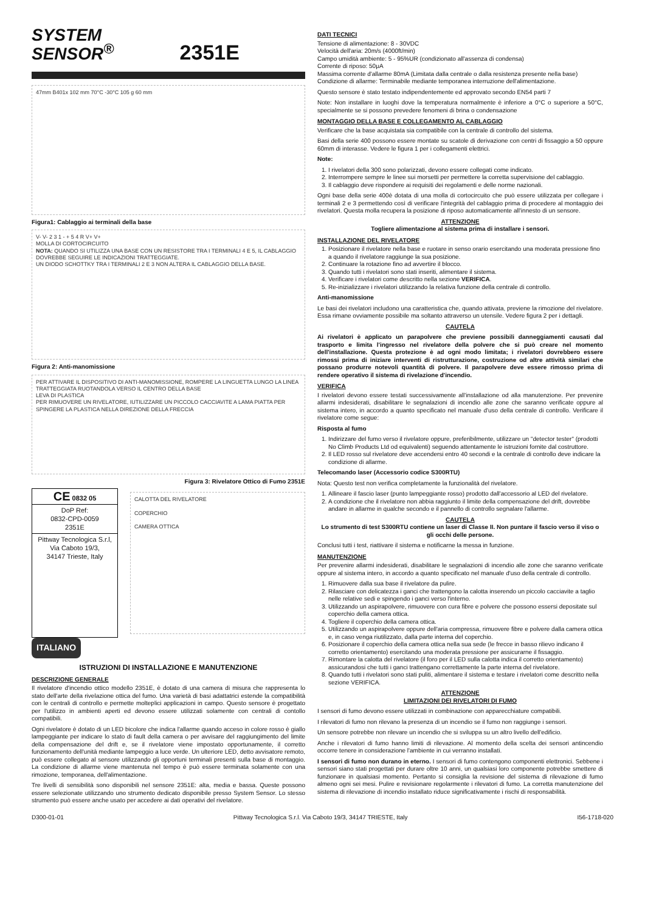SYSTEM
SENSOR<sup>®</sup>
2351E
47mm B401x 102 mm 70°C -30°C 105 g 60 mm
Figura1: Cablaggio ai terminali della base
V- V- 2 3 1 - + 5 4 R V+ V+
MOLLA DI CORTOCIRCUITO
NOTA: QUANDO SI UTILIZZA UNA BASE CON UN RESISTORE TRA I TERMINALI 4 E 5, IL CABLAGGIO DOVREBBE SEGUIRE LE INDICAZIONI TRATTEGGIATE.
UN DIODO SCHOTTKY TRA I TERMINALI 2 E 3 NON ALTERA IL CABLAGGIO DELLA BASE.
Figura 2: Anti-manomissione
PER ATTIVARE IL DISPOSITIVO DI ANTI-MANOMISSIONE, ROMPERE LA LINGUETTA LUNGO LA LINEA TRATTEGGIATA RUOTANDOLA VERSO IL CENTRO DELLA BASE
LEVA DI PLASTICA
PER RIMUOVERE UN RIVELATORE, IUTILIZZARE UN PICCOLO CACCIAVITE A LAMA PIATTA PER SPINGERE LA PLASTICA NELLA DIREZIONE DELLA FRECCIA
Figura 3: Rivelatore Ottico di Fumo 2351E
CE 0832 05
DoP Ref:
0832-CPD-0059
2351E
Pittway Tecnologica S.r.l,
Via Caboto 19/3,
34147 Trieste, Italy
CALOTTA DEL RIVELATORE
COPERCHIO
CAMERA OTTICA
ITALIANO
ISTRUZIONI DI INSTALLAZIONE E MANUTENZIONE
DESCRIZIONE GENERALE
Il rivelatore d'incendio ottico modello 2351E, è dotato di una camera di misura che rappresenta lo stato dell'arte della rivelazione ottica del fumo. Una varietà di basi adattatrici estende la compatibilità con le centrali di controllo e permette molteplici applicazioni in campo. Questo sensore è progettato per l'utilizzo in ambienti aperti ed devono essere utilizzati solamente con centrali di contollo compatibili.
Ogni rivelatore è dotato di un LED bicolore che indica l'allarme quando acceso in colore rosso è giallo lampeggiante per indicare lo stato di fault della camera o per avvisare del raggiungimento del limite della compensazione del drift e, se il rivelatore viene impostato opportunamente, il corretto funzionamento dell'unità mediante lampeggio a luce verde. Un ulteriore LED, detto avvisatore remoto, può essere collegato al sensore utilizzando gli opportuni terminali presenti sulla base di montaggio. La condizione di allarme viene mantenuta nel tempo è può essere terminata solamente con una rimozione, temporanea, dell'alimentazione.
Tre livelli di sensibilità sono disponibili nel sensore 2351E: alta, media e bassa. Queste possono essere selezionate utilizzando uno strumento dedicato disponibile presso System Sensor. Lo stesso strumento può essere anche usato per accedere ai dati operativi del rivelatore.
DATI TECNICI
Tensione di alimentazione: 8 - 30VDC
Velocità dell'aria: 20m/s (4000ft/min)
Campo umidità ambiente: 5 - 95%UR (condizionato all'assenza di condensa)
Corrente di riposo: 50μA
Massima corrente d'allarme 80mA (Limitata dalla centrale o dalla resistenza presente nella base)
Condizione di allarme: Terminabile mediante temporanea interruzione dell'alimentazione.
Questo sensore è stato testato indipendentemente ed approvato secondo EN54 parti 7
Note: Non installare in luoghi dove la temperatura normalmente è inferiore a 0°C o superiore a 50°C, specialmente se si possono prevedere fenomeni di brina o condensazione
MONTAGGIO DELLA BASE E COLLEGAMENTO AL CABLAGGIO
Verificare che la base acquistata sia compatibile con la centrale di controllo del sistema.
Basi della serie 400 possono essere montate su scatole di derivazione con centri di fissaggio a 50 oppure 60mm di interasse. Vedere le figura 1 per i collegamenti elettrici.
Note:
1. I rivelatori della 300 sono polarizzati, devono essere collegati come indicato.
2. Interrompere sempre le linee sui morsetti per permettere la corretta supervisione del cablaggio.
3. Il cablaggio deve rispondere ai requisiti dei regolamenti e delle norme nazionali.
Ogni base della serie 400è dotata di una molla di cortocircuito che può essere utilizzata per collegare i terminali 2 e 3 permettendo così di verificare l'integrità del cablaggio prima di procedere al montaggio dei rivelatori. Questa molla recupera la posizione di riposo automaticamente all'innesto di un sensore.
ATTENZIONE
Togliere alimentazione al sistema prima di installare i sensori.
INSTALLAZIONE DEL RIVELATORE
1. Posizionare il rivelatore nella base e ruotare in senso orario esercitando una moderata pressione fino a quando il rivelatore raggiunge la sua posizione.
2. Continuare la rotazione fino ad avvertire il blocco.
3. Quando tutti i rivelatori sono stati inseriti, alimentare il sistema.
4. Verificare i rivelatori come descritto nella sezione VERIFICA.
5. Re-inizializzare i rivelatori utilizzando la relativa funzione della centrale di controllo.
Anti-manomissione
Le basi dei rivelatori includono una caratteristica che, quando attivata, previene la rimozione del rivelatore. Essa rimane ovviamente possibile ma soltanto attraverso un utensile. Vedere figura 2 per i dettagli.
CAUTELA
Ai rivelatori è applicato un parapolvere che previene possibili danneggiamenti causati dal trasporto e limita l'ingresso nel rivelatore della polvere che si può creare nel momento dell'installazione. Questa protezione è ad ogni modo limitata; i rivelatori dovrebbero essere rimossi prima di iniziare interventi di ristrutturazione, costruzione od altre attività similari che possano produrre notevoli quantità di polvere. Il parapolvere deve essere rimosso prima di rendere operativo il sistema di rivelazione d'incendio.
VERIFICA
I rivelatori devono essere testati successivamente all'installazione od alla manutenzione. Per prevenire allarmi indesiderati, disabilitare le segnalazioni di incendio alle zone che saranno verificate oppure al sistema intero, in accordo a quanto specificato nel manuale d'uso della centrale di controllo. Verificare il rivelatore come segue:
Risposta al fumo
1. Indirizzare del fumo verso il rivelatore oppure, preferibilmente, utilizzare un "detector tester" (prodotti No Climb Products Ltd od equivalenti) seguendo attentamente le istruzioni fornite dal costruttore.
2. Il LED rosso sul rivelatore deve accendersi entro 40 secondi e la centrale di controllo deve indicare la condizione di allarme.
Telecomando laser (Accessorio codice S300RTU)
Nota: Questo test non verifica completamente la funzionalità del rivelatore.
1. Allineare il fascio laser (punto lampeggiante rosso) prodotto dall'accessorio al LED del rivelatore.
2. A condizione che il rivelatore non abbia raggiunto il limite della compensazione del drift, dovrebbe andare in allarme in qualche secondo e il pannello di controllo segnalare l'allarme.
CAUTELA
Lo strumento di test S300RTU contiene un laser di Classe II. Non puntare il fascio verso il viso o gli occhi delle persone.
Conclusi tutti i test, riattivare il sistema e notificarne la messa in funzione.
MANUTENZIONE
Per prevenire allarmi indesiderati, disabilitare le segnalazioni di incendio alle zone che saranno verificate oppure al sistema intero, in accordo a quanto specificato nel manuale d'uso della centrale di controllo.
1. Rimuovere dalla sua base il rivelatore da pulire.
2. Rilasciare con delicatezza i ganci che trattengono la calotta inserendo un piccolo cacciavite a taglio nelle relative sedi e spingendo i ganci verso l'interno.
3. Utilizzando un aspirapolvere, rimuovere con cura fibre e polvere che possono essersi depositate sul coperchio della camera ottica.
4. Togliere il coperchio della camera ottica.
5. Utilizzando un aspirapolvere oppure dell'aria compressa, rimuovere fibre e polvere dalla camera ottica e, in caso venga riutilizzato, dalla parte interna del coperchio.
6. Posizionare il coperchio della camera ottica nella sua sede (le frecce in basso rilievo indicano il corretto orientamento) esercitando una moderata pressione per assicurarne il fissaggio.
7. Rimontare la calotta del rivelatore (il foro per il LED sulla calotta indica il corretto orientamento) assicurandosi che tutti i ganci trattengano correttamente la parte interna del rivelatore.
8. Quando tutti i rivelatori sono stati puliti, alimentare il sistema e testare i rivelatori come descritto nella sezione VERIFICA.
ATTENZIONE
LIMITAZIONI DEI RIVELATORI DI FUMO
I sensori di fumo devono essere utilizzati in combinazione con apparecchiature compatibili.
I rilevatori di fumo non rilevano la presenza di un incendio se il fumo non raggiunge i sensori.
Un sensore potrebbe non rilevare un incendio che si sviluppa su un altro livello dell'edificio.
Anche i rilevatori di fumo hanno limiti di rilevazione. Al momento della scelta dei sensori antincendio occorre tenere in considerazione l'ambiente in cui verranno installati.
I sensori di fumo non durano in eterno. I sensori di fumo contengono componenti elettronici. Sebbene i sensori siano stati progettati per durare oltre 10 anni, un qualsiasi loro componente potrebbe smettere di funzionare in qualsiasi momento. Pertanto si consiglia la revisione del sistema di rilevazione di fumo almeno ogni sei mesi. Pulire e revisionare regolarmente i rilevatori di fumo. La corretta manutenzione del sistema di rilevazione di incendio installato riduce significativamente i rischi di responsabilità.
D300-01-01 Pittway Tecnologica S.r.l. Via Caboto 19/3, 34147 TRIESTE, Italy I56-1718-020